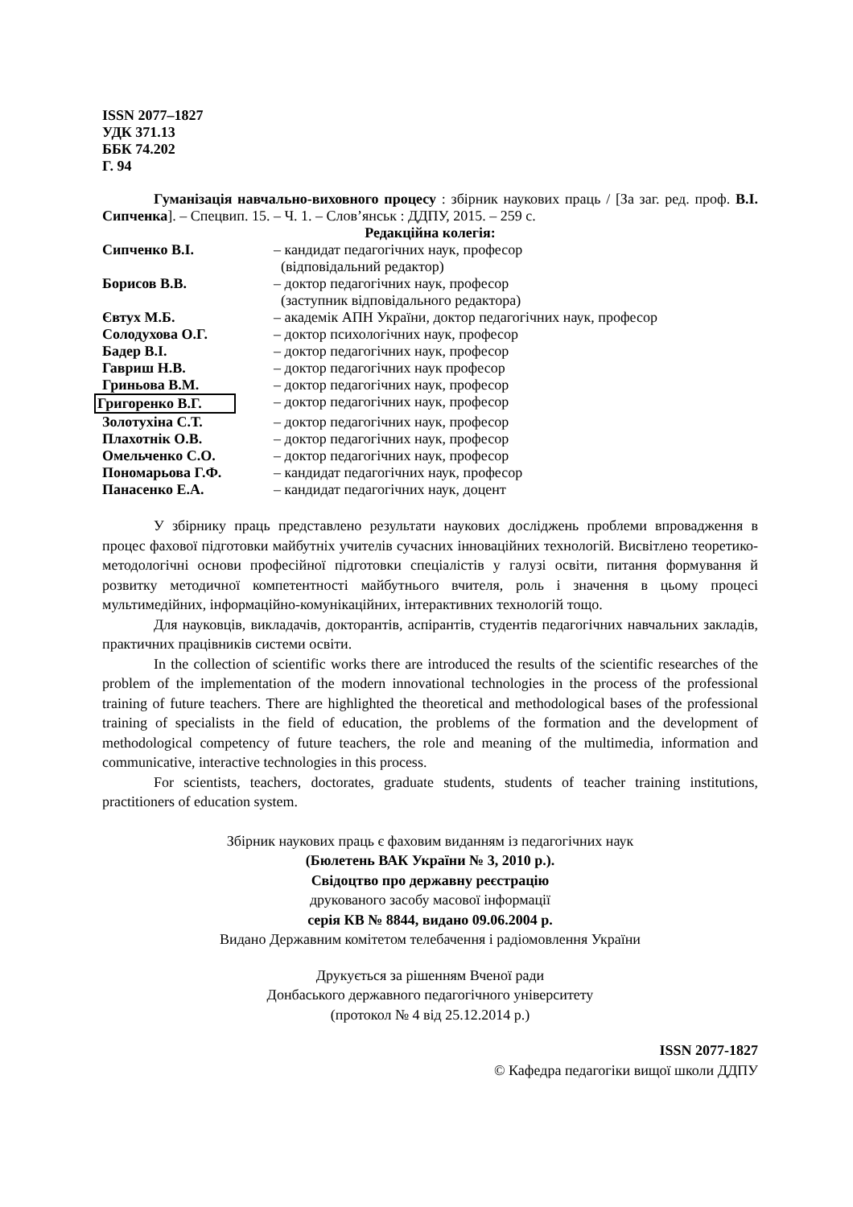ISSN 2077–1827
УДК 371.13
ББК 74.202
Г. 94
Гуманізація навчально-виховного процесу : збірник наукових праць / [За заг. ред. проф. В.І. Сипченка]. – Спецвип. 15. – Ч. 1. – Слов’янськ : ДДПУ, 2015. – 259 с.
Редакційна колегія:
| Сипченко В.І. | – кандидат педагогічних наук, професор (відповідальний редактор) |
| Борисов В.В. | – доктор педагогічних наук, професор (заступник відповідального редактора) |
| Євтух М.Б. | – академік АПН України, доктор педагогічних наук, професор |
| Солодухова О.Г. | – доктор психологічних наук, професор |
| Бадер В.І. | – доктор педагогічних наук, професор |
| Гавриш Н.В. | – доктор педагогічних наук професор |
| Гриньова В.М. | – доктор педагогічних наук, професор |
| Григоренко В.Г. | – доктор педагогічних наук, професор |
| Золотухіна С.Т. | – доктор педагогічних наук, професор |
| Плахотнік О.В. | – доктор педагогічних наук, професор |
| Омельченко С.О. | – доктор педагогічних наук, професор |
| Пономарьова Г.Ф. | – кандидат педагогічних наук, професор |
| Панасенко Е.А. | – кандидат педагогічних наук, доцент |
У збірнику праць представлено результати наукових досліджень проблеми впровадження в процес фахової підготовки майбутніх учителів сучасних інноваційних технологій. Висвітлено теоретико-методологічні основи професійної підготовки спеціалістів у галузі освіти, питання формування й розвитку методичної компетентності майбутнього вчителя, роль і значення в цьому процесі мультимедійних, інформаційно-комунікаційних, інтерактивних технологій тощо.
Для науковців, викладачів, докторантів, аспірантів, студентів педагогічних навчальних закладів, практичних працівників системи освіти.
In the collection of scientific works there are introduced the results of the scientific researches of the problem of the implementation of the modern innovational technologies in the process of the professional training of future teachers. There are highlighted the theoretical and methodological bases of the professional training of specialists in the field of education, the problems of the formation and the development of methodological competency of future teachers, the role and meaning of the multimedia, information and communicative, interactive technologies in this process.
For scientists, teachers, doctorates, graduate students, students of teacher training institutions, practitioners of education system.
Збірник наукових праць є фаховим виданням із педагогічних наук
(Бюлетень ВАК України № 3, 2010 р.).
Свідоцтво про державну реєстрацію
друкованого засобу масової інформації
серія КВ № 8844, видано 09.06.2004 р.
Видано Державним комітетом телебачення і радіомовлення України
Друкується за рішенням Вченої ради
Донбаського державного педагогічного університету
(протокол № 4 від 25.12.2014 р.)
ISSN 2077-1827
© Кафедра педагогіки вищої школи ДДПУ